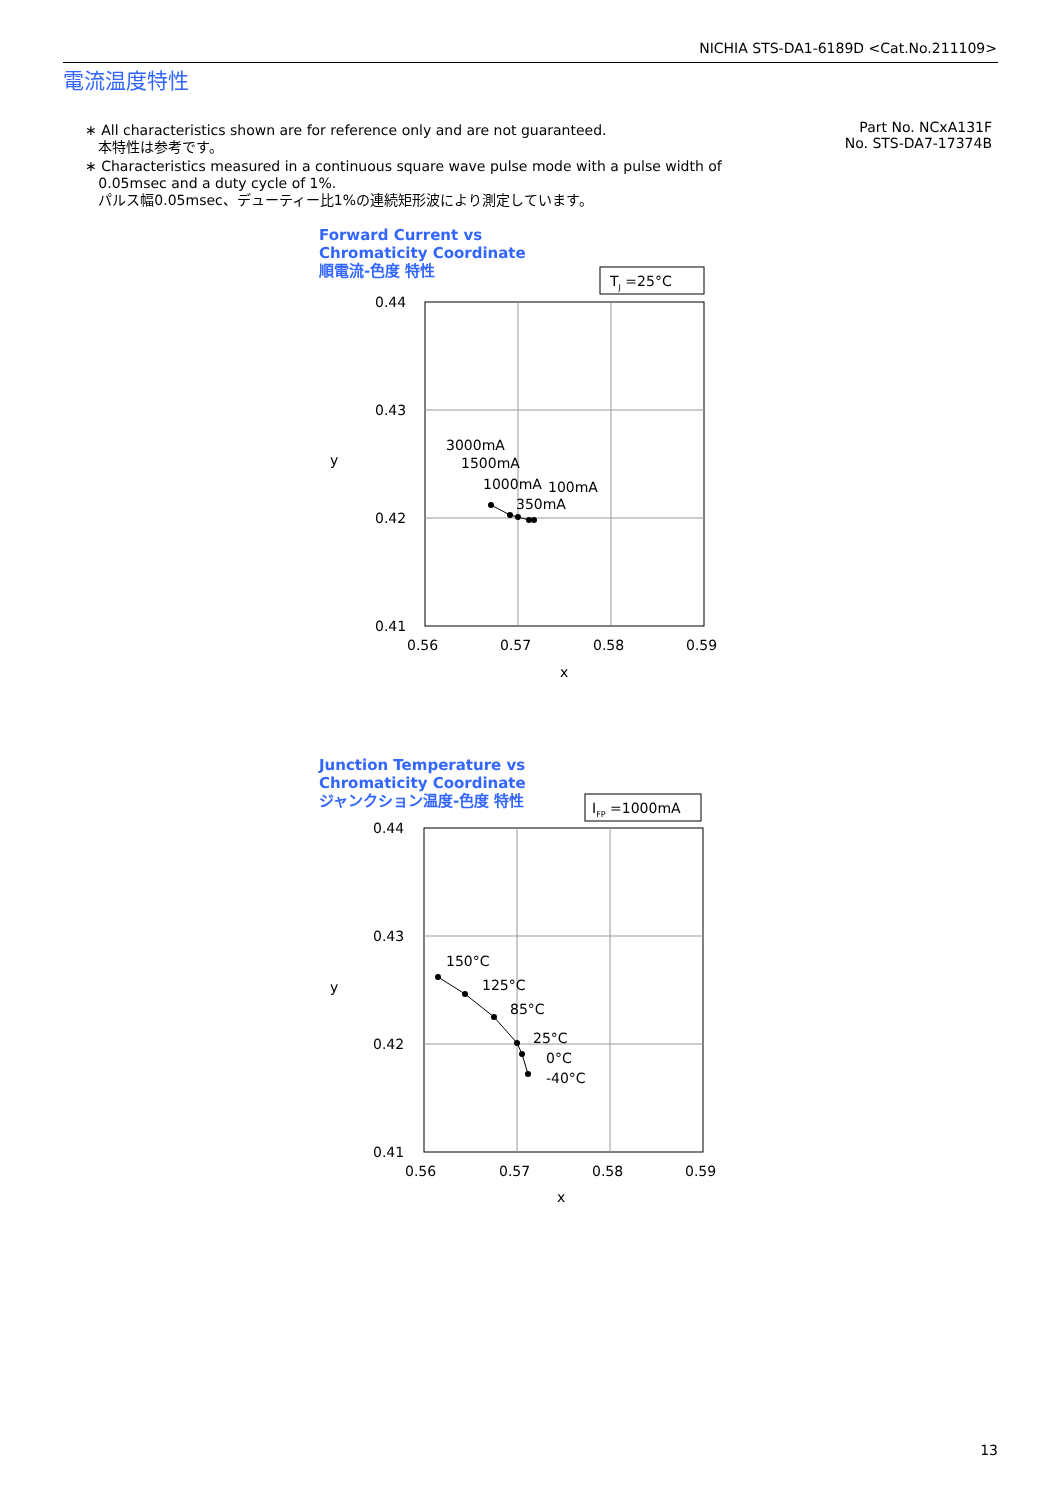NICHIA STS-DA1-6189D <Cat.No.211109>
電流温度特性
∗ All characteristics shown are for reference only and are not guaranteed.
本特性は参考です。
∗ Characteristics measured in a continuous square wave pulse mode with a pulse width of
0.05msec and a duty cycle of 1%.
パルス幅0.05msec、デューティー比1%の連続矩形波により測定しています。
Part No. NCxA131F
No. STS-DA7-17374B
Forward Current vs
Chromaticity Coordinate
順電流-色度 特性
TJ =25°C
0.44
0.43
0.42
0.41
0.56
0.57
0.58
0.59
x
y
3000mA
1500mA
1000mA
100mA
350mA
Junction Temperature vs
Chromaticity Coordinate
ジャンクション温度-色度 特性
IFP =1000mA
0.44
0.43
0.42
0.41
0.56
0.57
0.58
0.59
x
y
150°C
125°C
85°C
25°C
0°C
-40°C
13